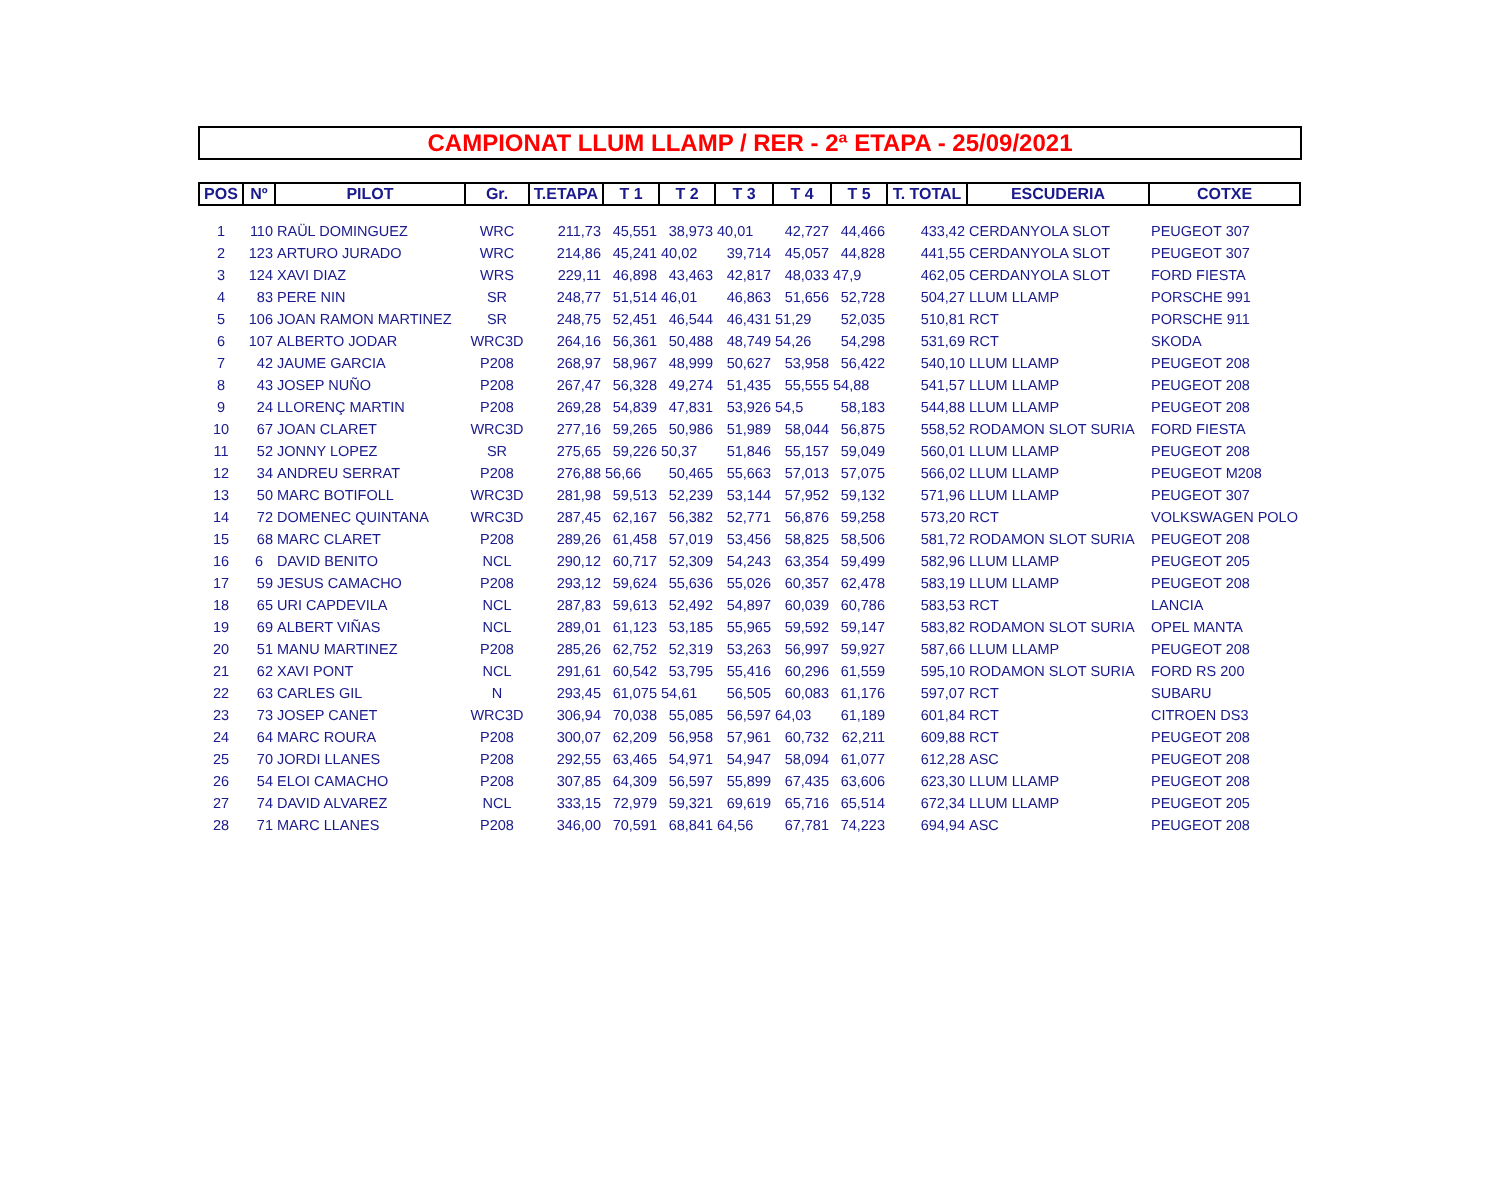CAMPIONAT LLUM LLAMP / RER - 2ª ETAPA - 25/09/2021
| POS | Nº | PILOT | Gr. | T.ETAPA | T 1 | T 2 | T 3 | T 4 | T 5 | T. TOTAL | ESCUDERIA | COTXE |
| --- | --- | --- | --- | --- | --- | --- | --- | --- | --- | --- | --- | --- |
| 1 | 110 | RAÜL DOMINGUEZ | WRC | 211,73 | 45,551 | 38,973 | 40,01 | 42,727 | 44,466 | 433,42 | CERDANYOLA SLOT | PEUGEOT 307 |
| 2 | 123 | ARTURO JURADO | WRC | 214,86 | 45,241 | 40,02 | 39,714 | 45,057 | 44,828 | 441,55 | CERDANYOLA SLOT | PEUGEOT 307 |
| 3 | 124 | XAVI DIAZ | WRS | 229,11 | 46,898 | 43,463 | 42,817 | 48,033 | 47,9 | 462,05 | CERDANYOLA SLOT | FORD FIESTA |
| 4 | 83 | PERE NIN | SR | 248,77 | 51,514 | 46,01 | 46,863 | 51,656 | 52,728 | 504,27 | LLUM LLAMP | PORSCHE 991 |
| 5 | 106 | JOAN RAMON MARTINEZ | SR | 248,75 | 52,451 | 46,544 | 46,431 | 51,29 | 52,035 | 510,81 | RCT | PORSCHE 911 |
| 6 | 107 | ALBERTO JODAR | WRC3D | 264,16 | 56,361 | 50,488 | 48,749 | 54,26 | 54,298 | 531,69 | RCT | SKODA |
| 7 | 42 | JAUME GARCIA | P208 | 268,97 | 58,967 | 48,999 | 50,627 | 53,958 | 56,422 | 540,10 | LLUM LLAMP | PEUGEOT 208 |
| 8 | 43 | JOSEP NUÑO | P208 | 267,47 | 56,328 | 49,274 | 51,435 | 55,555 | 54,88 | 541,57 | LLUM LLAMP | PEUGEOT 208 |
| 9 | 24 | LLORENÇ MARTIN | P208 | 269,28 | 54,839 | 47,831 | 53,926 | 54,5 | 58,183 | 544,88 | LLUM LLAMP | PEUGEOT 208 |
| 10 | 67 | JOAN CLARET | WRC3D | 277,16 | 59,265 | 50,986 | 51,989 | 58,044 | 56,875 | 558,52 | RODAMON SLOT SURIA | FORD FIESTA |
| 11 | 52 | JONNY LOPEZ | SR | 275,65 | 59,226 | 50,37 | 51,846 | 55,157 | 59,049 | 560,01 | LLUM LLAMP | PEUGEOT 208 |
| 12 | 34 | ANDREU SERRAT | P208 | 276,88 | 56,66 | 50,465 | 55,663 | 57,013 | 57,075 | 566,02 | LLUM LLAMP | PEUGEOT M208 |
| 13 | 50 | MARC BOTIFOLL | WRC3D | 281,98 | 59,513 | 52,239 | 53,144 | 57,952 | 59,132 | 571,96 | LLUM LLAMP | PEUGEOT 307 |
| 14 | 72 | DOMENEC QUINTANA | WRC3D | 287,45 | 62,167 | 56,382 | 52,771 | 56,876 | 59,258 | 573,20 | RCT | VOLKSWAGEN POLO |
| 15 | 68 | MARC CLARET | P208 | 289,26 | 61,458 | 57,019 | 53,456 | 58,825 | 58,506 | 581,72 | RODAMON SLOT SURIA | PEUGEOT 208 |
| 16 | 6 | DAVID BENITO | NCL | 290,12 | 60,717 | 52,309 | 54,243 | 63,354 | 59,499 | 582,96 | LLUM LLAMP | PEUGEOT 205 |
| 17 | 59 | JESUS CAMACHO | P208 | 293,12 | 59,624 | 55,636 | 55,026 | 60,357 | 62,478 | 583,19 | LLUM LLAMP | PEUGEOT 208 |
| 18 | 65 | URI CAPDEVILA | NCL | 287,83 | 59,613 | 52,492 | 54,897 | 60,039 | 60,786 | 583,53 | RCT | LANCIA |
| 19 | 69 | ALBERT VIÑAS | NCL | 289,01 | 61,123 | 53,185 | 55,965 | 59,592 | 59,147 | 583,82 | RODAMON SLOT SURIA | OPEL MANTA |
| 20 | 51 | MANU MARTINEZ | P208 | 285,26 | 62,752 | 52,319 | 53,263 | 56,997 | 59,927 | 587,66 | LLUM LLAMP | PEUGEOT 208 |
| 21 | 62 | XAVI PONT | NCL | 291,61 | 60,542 | 53,795 | 55,416 | 60,296 | 61,559 | 595,10 | RODAMON SLOT SURIA | FORD RS 200 |
| 22 | 63 | CARLES GIL | N | 293,45 | 61,075 | 54,61 | 56,505 | 60,083 | 61,176 | 597,07 | RCT | SUBARU |
| 23 | 73 | JOSEP CANET | WRC3D | 306,94 | 70,038 | 55,085 | 56,597 | 64,03 | 61,189 | 601,84 | RCT | CITROEN DS3 |
| 24 | 64 | MARC ROURA | P208 | 300,07 | 62,209 | 56,958 | 57,961 | 60,732 | 62,211 | 609,88 | RCT | PEUGEOT 208 |
| 25 | 70 | JORDI LLANES | P208 | 292,55 | 63,465 | 54,971 | 54,947 | 58,094 | 61,077 | 612,28 | ASC | PEUGEOT 208 |
| 26 | 54 | ELOI CAMACHO | P208 | 307,85 | 64,309 | 56,597 | 55,899 | 67,435 | 63,606 | 623,30 | LLUM LLAMP | PEUGEOT 208 |
| 27 | 74 | DAVID ALVAREZ | NCL | 333,15 | 72,979 | 59,321 | 69,619 | 65,716 | 65,514 | 672,34 | LLUM LLAMP | PEUGEOT 205 |
| 28 | 71 | MARC LLANES | P208 | 346,00 | 70,591 | 68,841 | 64,56 | 67,781 | 74,223 | 694,94 | ASC | PEUGEOT 208 |